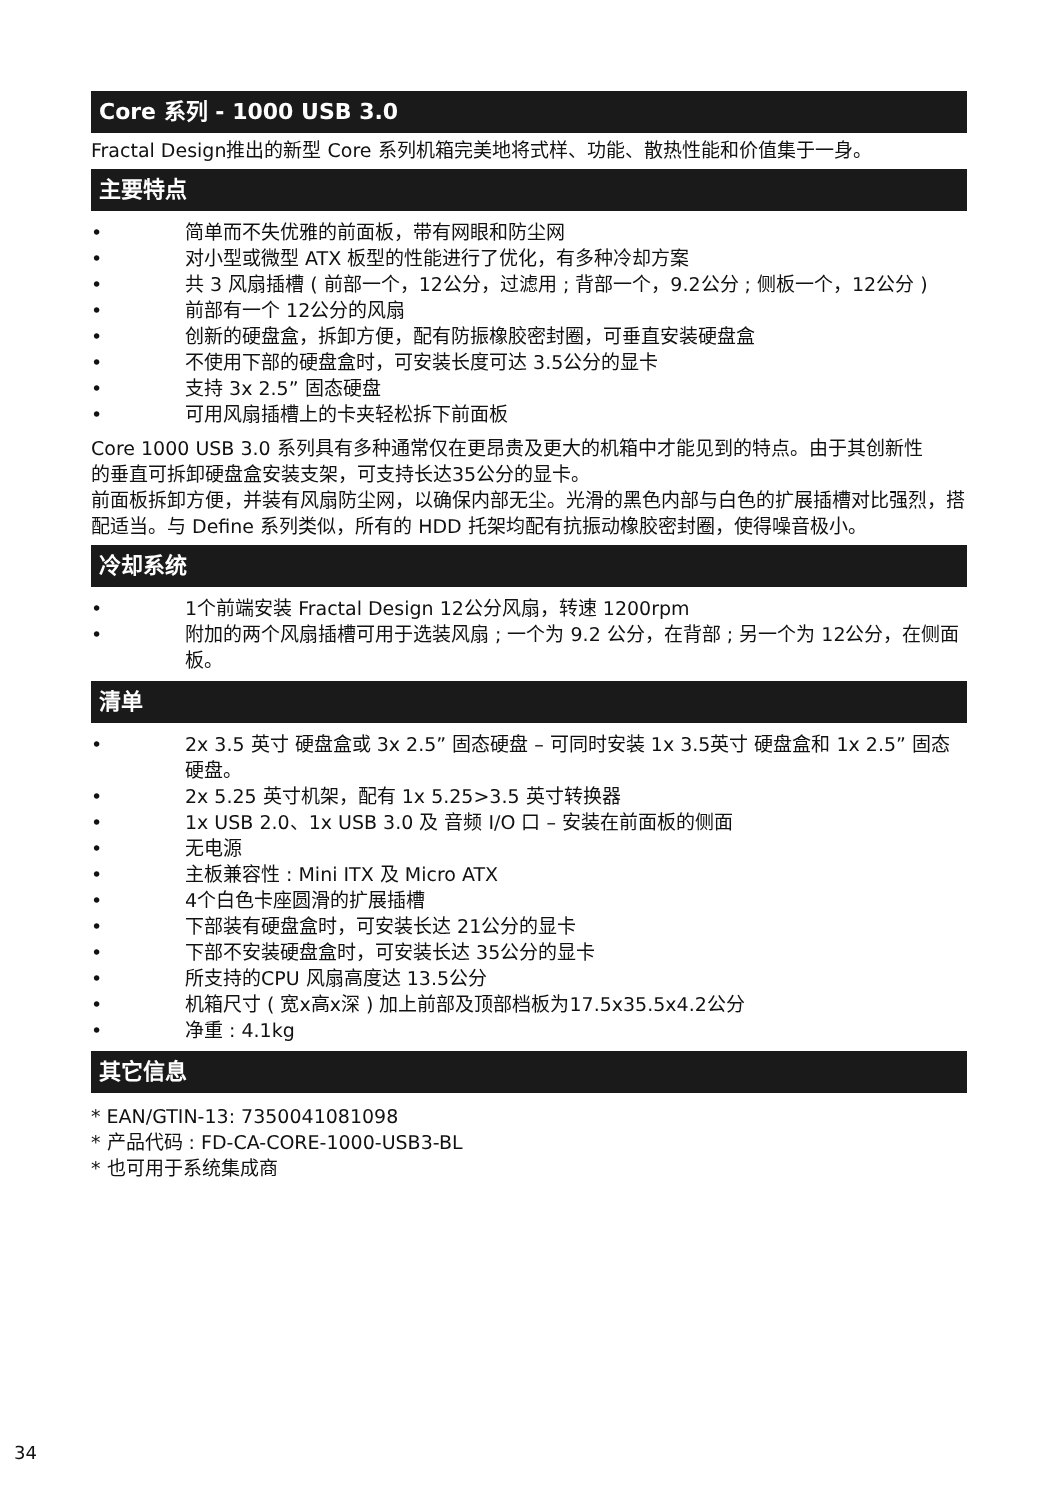Core 系列 - 1000 USB 3.0
Fractal Design推出的新型 Core 系列机箱完美地将式样、功能、散热性能和价值集于一身。
主要特点
• 简单而不失优雅的前面板，带有网眼和防尘网
• 对小型或微型 ATX 板型的性能进行了优化，有多种冷却方案
• 共 3 风扇插槽 ( 前部一个，12公分，过滤用 ; 背部一个，9.2公分 ; 侧板一个，12公分 )
• 前部有一个 12公分的风扇
• 创新的硬盘盒，拆卸方便，配有防振橡胶密封圈，可垂直安装硬盘盒
• 不使用下部的硬盘盒时，可安装长度可达 3.5公分的显卡
• 支持 3x 2.5” 固态硬盘
• 可用风扇插槽上的卡夹轻松拆下前面板
Core 1000 USB 3.0 系列具有多种通常仅在更昂贵及更大的机箱中才能见到的特点。由于其创新性
的垂直可拆卸硬盘盒安装支架，可支持长达35公分的显卡。
前面板拆卸方便，并装有风扇防尘网，以确保内部无尘。光滑的黑色内部与白色的扩展插槽对比强烈，搭配适当。与 Define 系列类似，所有的 HDD 托架均配有抗振动橡胶密封圈，使得噪音极小。
冷却系统
• 1个前端安装 Fractal Design 12公分风扇，转速 1200rpm
• 附加的两个风扇插槽可用于选装风扇 ; 一个为 9.2 公分，在背部 ; 另一个为 12公分，在侧面板。
清单
• 2x 3.5 英寸 硬盘盒或 3x 2.5” 固态硬盘 – 可同时安装 1x 3.5英寸 硬盘盒和 1x 2.5” 固态硬盘。
• 2x 5.25 英寸机架，配有 1x 5.25>3.5 英寸转换器
• 1x USB 2.0、1x USB 3.0 及 音频 I/O 口 – 安装在前面板的侧面
• 无电源
• 主板兼容性 : Mini ITX 及 Micro ATX
• 4个白色卡座圆滑的扩展插槽
• 下部装有硬盘盒时，可安装长达 21公分的显卡
• 下部不安装硬盘盒时，可安装长达 35公分的显卡
• 所支持的CPU 风扇高度达 13.5公分
• 机箱尺寸 ( 宽x高x深 ) 加上前部及顶部档板为17.5x35.5x4.2公分
• 净重 : 4.1kg
其它信息
* EAN/GTIN-13: 7350041081098
* 产品代码 : FD-CA-CORE-1000-USB3-BL
* 也可用于系统集成商
34